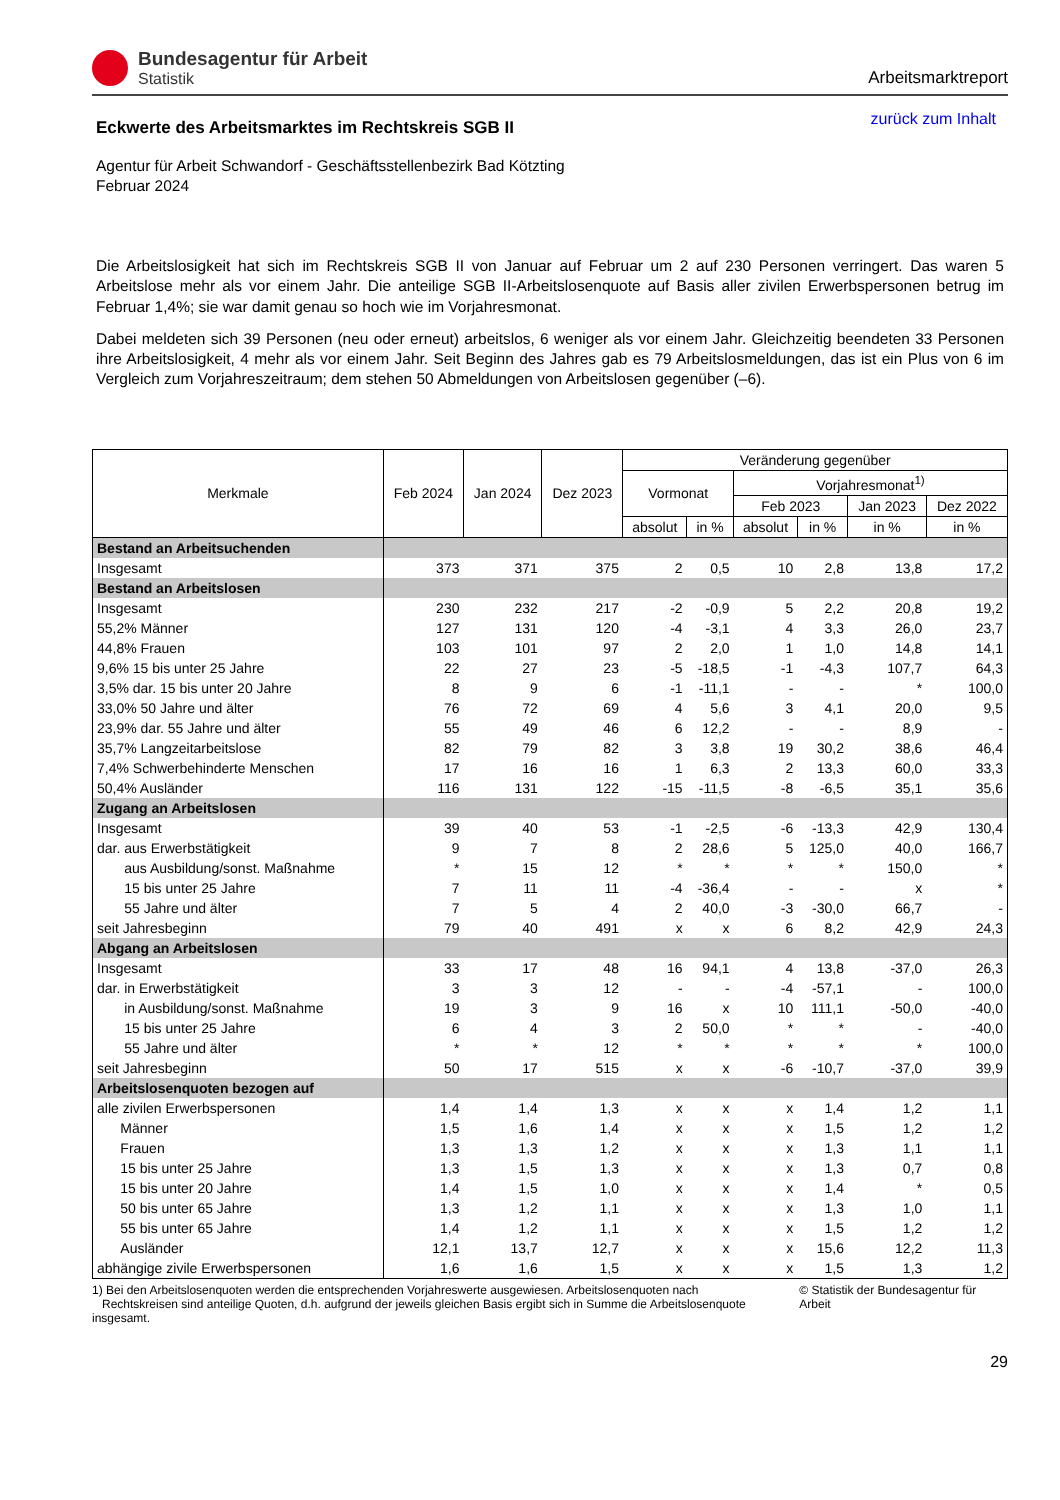Bundesagentur für Arbeit
Statistik
Arbeitsmarktreport
Eckwerte des Arbeitsmarktes im Rechtskreis SGB II
zurück zum Inhalt
Agentur für Arbeit Schwandorf - Geschäftsstellenbezirk Bad Kötzting
Februar 2024
Die Arbeitslosigkeit hat sich im Rechtskreis SGB II von Januar auf Februar um 2 auf 230 Personen verringert. Das waren 5 Arbeitslose mehr als vor einem Jahr. Die anteilige SGB II-Arbeitslosenquote auf Basis aller zivilen Erwerbspersonen betrug im Februar 1,4%; sie war damit genau so hoch wie im Vorjahresmonat.
Dabei meldeten sich 39 Personen (neu oder erneut) arbeitslos, 6 weniger als vor einem Jahr. Gleichzeitig beendeten 33 Personen ihre Arbeitslosigkeit, 4 mehr als vor einem Jahr. Seit Beginn des Jahres gab es 79 Arbeitslosmeldungen, das ist ein Plus von 6 im Vergleich zum Vorjahreszeitraum; dem stehen 50 Abmeldungen von Arbeitslosen gegenüber (–6).
| Merkmale | Feb 2024 | Jan 2024 | Dez 2023 | Veränderung gegenüber | | | | | |
| --- | --- | --- | --- | --- | --- | --- | --- | --- | --- |
| | | | | Vormonat | | Vorjahresmonat<sup>1)</sup> | | | |
| | | | | | | Feb 2023 | | Jan 2023 | Dez 2022 |
| | | | | absolut | in % | absolut | in % | in % | in % |
| Bestand an Arbeitsuchenden | | | | | | | | | |
| Insgesamt | 373 | 371 | 375 | 2 | 0,5 | 10 | 2,8 | 13,8 | 17,2 |
| Bestand an Arbeitslosen | | | | | | | | | |
| Insgesamt | 230 | 232 | 217 | -2 | -0,9 | 5 | 2,2 | 20,8 | 19,2 |
| 55,2% Männer | 127 | 131 | 120 | -4 | -3,1 | 4 | 3,3 | 26,0 | 23,7 |
| 44,8% Frauen | 103 | 101 | 97 | 2 | 2,0 | 1 | 1,0 | 14,8 | 14,1 |
| 9,6% 15 bis unter 25 Jahre | 22 | 27 | 23 | -5 | -18,5 | -1 | -4,3 | 107,7 | 64,3 |
| 3,5% dar. 15 bis unter 20 Jahre | 8 | 9 | 6 | -1 | -11,1 | - | - | * | 100,0 |
| 33,0% 50 Jahre und älter | 76 | 72 | 69 | 4 | 5,6 | 3 | 4,1 | 20,0 | 9,5 |
| 23,9% dar. 55 Jahre und älter | 55 | 49 | 46 | 6 | 12,2 | - | - | 8,9 | - |
| 35,7% Langzeitarbeitslose | 82 | 79 | 82 | 3 | 3,8 | 19 | 30,2 | 38,6 | 46,4 |
| 7,4% Schwerbehinderte Menschen | 17 | 16 | 16 | 1 | 6,3 | 2 | 13,3 | 60,0 | 33,3 |
| 50,4% Ausländer | 116 | 131 | 122 | -15 | -11,5 | -8 | -6,5 | 35,1 | 35,6 |
| Zugang an Arbeitslosen | | | | | | | | | |
| Insgesamt | 39 | 40 | 53 | -1 | -2,5 | -6 | -13,3 | 42,9 | 130,4 |
| dar. aus Erwerbstätigkeit | 9 | 7 | 8 | 2 | 28,6 | 5 | 125,0 | 40,0 | 166,7 |
| aus Ausbildung/sonst. Maßnahme | * | 15 | 12 | * | * | * | * | 150,0 | * |
| 15 bis unter 25 Jahre | 7 | 11 | 11 | -4 | -36,4 | - | - | x | * |
| 55 Jahre und älter | 7 | 5 | 4 | 2 | 40,0 | -3 | -30,0 | 66,7 | - |
| seit Jahresbeginn | 79 | 40 | 491 | x | x | 6 | 8,2 | 42,9 | 24,3 |
| Abgang an Arbeitslosen | | | | | | | | | |
| Insgesamt | 33 | 17 | 48 | 16 | 94,1 | 4 | 13,8 | -37,0 | 26,3 |
| dar. in Erwerbstätigkeit | 3 | 3 | 12 | - | - | -4 | -57,1 | - | 100,0 |
| in Ausbildung/sonst. Maßnahme | 19 | 3 | 9 | 16 | x | 10 | 111,1 | -50,0 | -40,0 |
| 15 bis unter 25 Jahre | 6 | 4 | 3 | 2 | 50,0 | * | * | - | -40,0 |
| 55 Jahre und älter | * | * | 12 | * | * | * | * | * | 100,0 |
| seit Jahresbeginn | 50 | 17 | 515 | x | x | -6 | -10,7 | -37,0 | 39,9 |
| Arbeitslosenquoten bezogen auf | | | | | | | | | |
| alle zivilen Erwerbspersonen | 1,4 | 1,4 | 1,3 | x | x | x | 1,4 | 1,2 | 1,1 |
| Männer | 1,5 | 1,6 | 1,4 | x | x | x | 1,5 | 1,2 | 1,2 |
| Frauen | 1,3 | 1,3 | 1,2 | x | x | x | 1,3 | 1,1 | 1,1 |
| 15 bis unter 25 Jahre | 1,3 | 1,5 | 1,3 | x | x | x | 1,3 | 0,7 | 0,8 |
| 15 bis unter 20 Jahre | 1,4 | 1,5 | 1,0 | x | x | x | 1,4 | * | 0,5 |
| 50 bis unter 65 Jahre | 1,3 | 1,2 | 1,1 | x | x | x | 1,3 | 1,0 | 1,1 |
| 55 bis unter 65 Jahre | 1,4 | 1,2 | 1,1 | x | x | x | 1,5 | 1,2 | 1,2 |
| Ausländer | 12,1 | 13,7 | 12,7 | x | x | x | 15,6 | 12,2 | 11,3 |
| abhängige zivile Erwerbspersonen | 1,6 | 1,6 | 1,5 | x | x | x | 1,5 | 1,3 | 1,2 |
1) Bei den Arbeitslosenquoten werden die entsprechenden Vorjahreswerte ausgewiesen. Arbeitslosenquoten nach
Rechtskreisen sind anteilige Quoten, d.h. aufgrund der jeweils gleichen Basis ergibt sich in Summe die Arbeitslosenquote insgesamt.
© Statistik der Bundesagentur für Arbeit
29